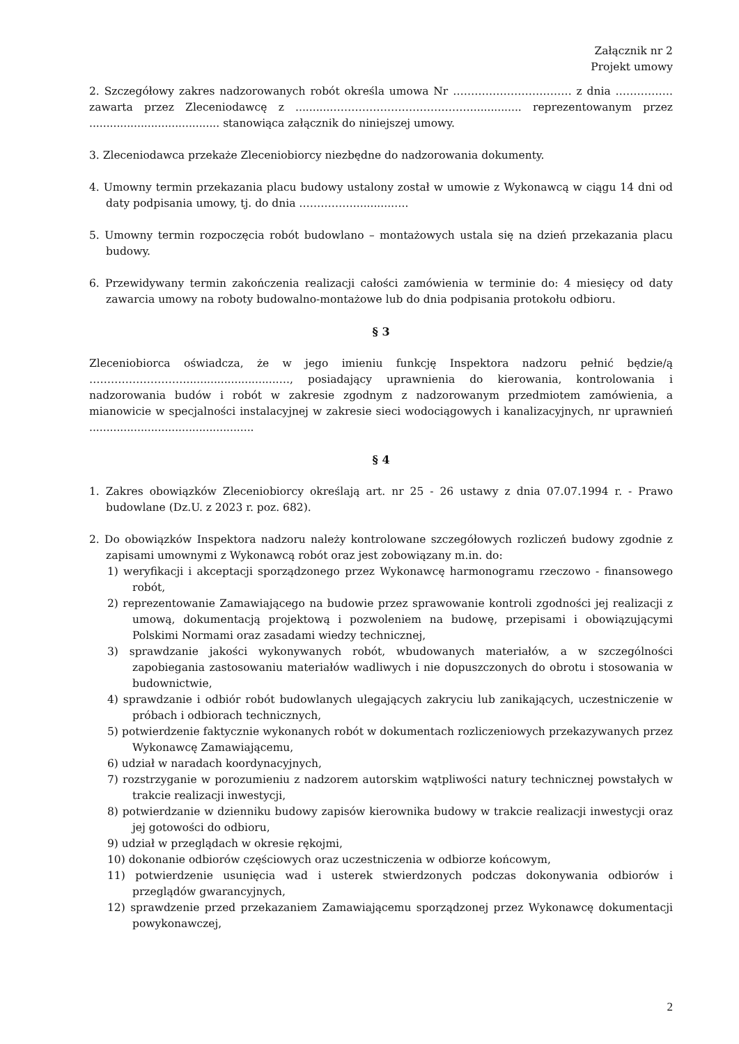Załącznik nr 2
Projekt umowy
2. Szczegółowy zakres nadzorowanych robót określa umowa Nr …………………………… z dnia ……………. zawarta przez Zleceniodawcę z ..........…………………………………............... reprezentowanym przez ...................................... stanowiąca załącznik do niniejszej umowy.
3. Zleceniodawca przekaże Zleceniobiorcy niezbędne do nadzorowania dokumenty.
4. Umowny termin przekazania placu budowy ustalony został w umowie z Wykonawcą w ciągu 14 dni od daty podpisania umowy, tj. do dnia ……………...........…..
5. Umowny termin rozpoczęcia robót budowlano – montażowych ustala się na dzień przekazania placu budowy.
6. Przewidywany termin zakończenia realizacji całości zamówienia w terminie do: 4 miesięcy od daty zawarcia umowy na roboty budowalno-montażowe lub do dnia podpisania protokołu odbioru.
§ 3
Zleceniobiorca oświadcza, że w jego imieniu funkcję Inspektora nadzoru pełnić będzie/ą ………………………..........................…., posiadający uprawnienia do kierowania, kontrolowania i nadzorowania budów i robót w zakresie zgodnym z nadzorowanym przedmiotem zamówienia, a mianowicie w specjalności instalacyjnej w zakresie sieci wodociągowych i kanalizacyjnych, nr uprawnień ................................................
§ 4
1. Zakres obowiązków Zleceniobiorcy określają art. nr 25 - 26 ustawy z dnia 07.07.1994 r. - Prawo budowlane (Dz.U. z 2023 r. poz. 682).
2. Do obowiązków Inspektora nadzoru należy kontrolowane szczegółowych rozliczeń budowy zgodnie z zapisami umownymi z Wykonawcą robót oraz jest zobowiązany m.in. do:
1) weryfikacji i akceptacji sporządzonego przez Wykonawcę harmonogramu rzeczowo - finansowego robót,
2) reprezentowanie Zamawiającego na budowie przez sprawowanie kontroli zgodności jej realizacji z umową, dokumentacją projektową i pozwoleniem na budowę, przepisami i obowiązującymi Polskimi Normami oraz zasadami wiedzy technicznej,
3) sprawdzanie jakości wykonywanych robót, wbudowanych materiałów, a w szczególności zapobiegania zastosowaniu materiałów wadliwych i nie dopuszczonych do obrotu i stosowania w budownictwie,
4) sprawdzanie i odbiór robót budowlanych ulegających zakryciu lub zanikających, uczestniczenie w próbach i odbiorach technicznych,
5) potwierdzenie faktycznie wykonanych robót w dokumentach rozliczeniowych przekazywanych przez Wykonawcę Zamawiającemu,
6) udział w naradach koordynacyjnych,
7) rozstrzyganie w porozumieniu z nadzorem autorskim wątpliwości natury technicznej powstałych w trakcie realizacji inwestycji,
8) potwierdzanie w dzienniku budowy zapisów kierownika budowy w trakcie realizacji inwestycji oraz jej gotowości do odbioru,
9) udział w przeglądach w okresie rękojmi,
10) dokonanie odbiorów częściowych oraz uczestniczenia w odbiorze końcowym,
11) potwierdzenie usunięcia wad i usterek stwierdzonych podczas dokonywania odbiorów i przeglądów gwarancyjnych,
12) sprawdzenie przed przekazaniem Zamawiającemu sporządzonej przez Wykonawcę dokumentacji powykonawczej,
2